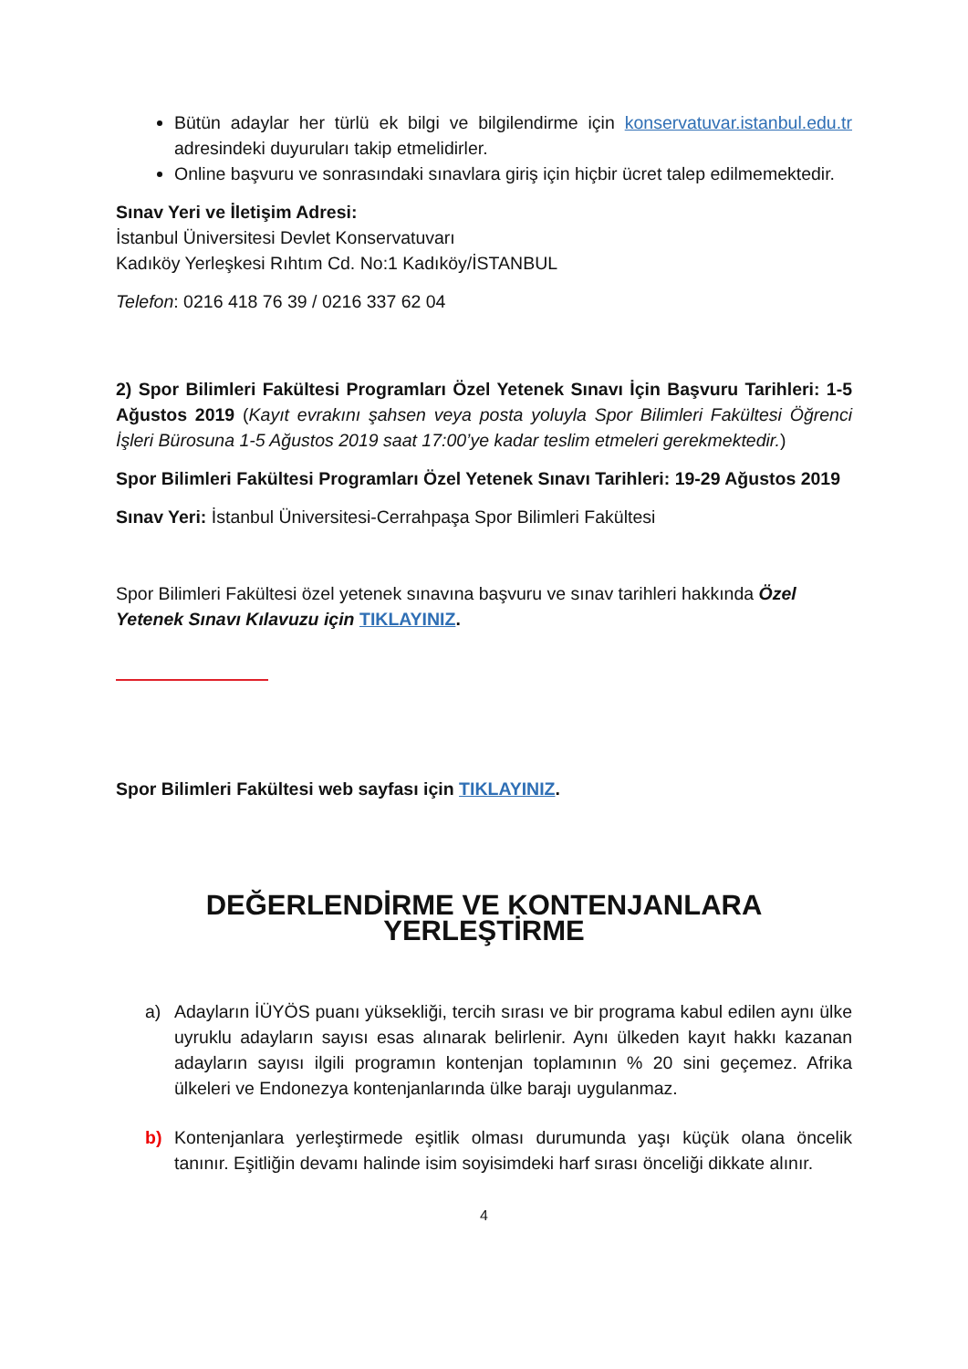Bütün adaylar her türlü ek bilgi ve bilgilendirme için konservatuvar.istanbul.edu.tr adresindeki duyuruları takip etmelidirler.
Online başvuru ve sonrasındaki sınavlara giriş için hiçbir ücret talep edilmemektedir.
Sınav Yeri ve İletişim Adresi:
İstanbul Üniversitesi Devlet Konservatuvarı
Kadıköy Yerleşkesi Rıhtım Cd. No:1 Kadıköy/İSTANBUL
Telefon: 0216 418 76 39 / 0216 337 62 04
2) Spor Bilimleri Fakültesi Programları Özel Yetenek Sınavı İçin Başvuru Tarihleri: 1-5 Ağustos 2019 (Kayıt evrakını şahsen veya posta yoluyla Spor Bilimleri Fakültesi Öğrenci İşleri Bürosuna 1-5 Ağustos 2019 saat 17:00’ye kadar teslim etmeleri gerekmektedir.)
Spor Bilimleri Fakültesi Programları Özel Yetenek Sınavı Tarihleri: 19-29 Ağustos 2019
Sınav Yeri: İstanbul Üniversitesi-Cerrahpaşa Spor Bilimleri Fakültesi
Spor Bilimleri Fakültesi özel yetenek sınavına başvuru ve sınav tarihleri hakkında Özel Yetenek Sınavı Kılavuzu için TIKLAYINIZ.
Spor Bilimleri Fakültesi web sayfası için TIKLAYINIZ.
DEĞERLENDİRME VE KONTENJANLARA YERLEŞTİRME
a) Adayların İÜYÖS puanı yüksekliği, tercih sırası ve bir programa kabul edilen aynı ülke uyruklu adayların sayısı esas alınarak belirlenir. Aynı ülkeden kayıt hakkı kazanan adayların sayısı ilgili programın kontenjan toplamının % 20 sini geçemez. Afrika ülkeleri ve Endonezya kontenjanlarında ülke barajı uygulanmaz.
b) Kontenjanlara yerleştirmede eşitlik olması durumunda yaşı küçük olana öncelik tanınır. Eşitliğin devamı halinde isim soyisimdeki harf sırası önceliği dikkate alınır.
4